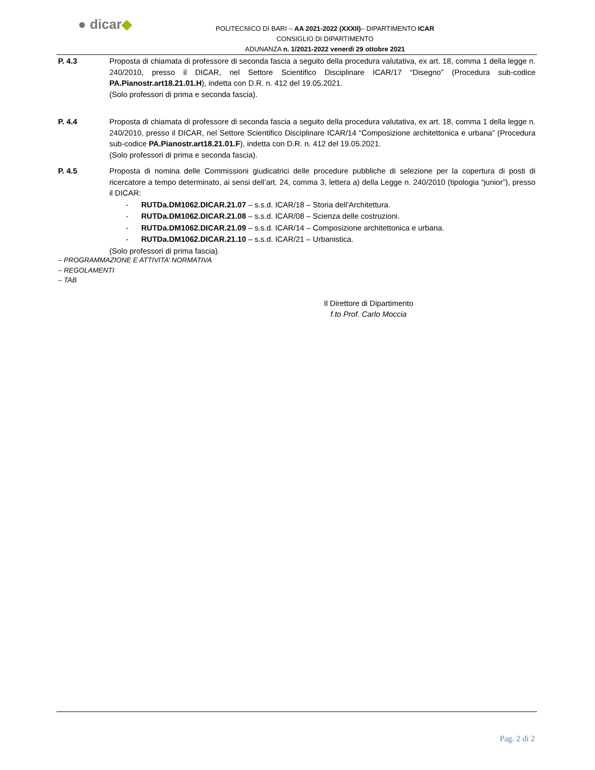● dicar◆
POLITECNICO DI BARI – AA 2021-2022 (XXXII)– DIPARTIMENTO ICAR
CONSIGLIO DI DIPARTIMENTO
ADUNANZA n. 1/2021-2022 venerdì 29 ottobre 2021
P. 4.3 Proposta di chiamata di professore di seconda fascia a seguito della procedura valutativa, ex art. 18, comma 1 della legge n. 240/2010, presso il DICAR, nel Settore Scientifico Disciplinare ICAR/17 “Disegno” (Procedura sub-codice PA.Pianostr.art18.21.01.H), indetta con D.R. n. 412 del 19.05.2021.
(Solo professori di prima e seconda fascia).
P. 4.4 Proposta di chiamata di professore di seconda fascia a seguito della procedura valutativa, ex art. 18, comma 1 della legge n. 240/2010, presso il DICAR, nel Settore Scientifico Disciplinare ICAR/14 “Composizione architettonica e urbana” (Procedura sub-codice PA.Pianostr.art18.21.01.F), indetta con D.R. n. 412 del 19.05.2021.
(Solo professori di prima e seconda fascia).
P. 4.5 Proposta di nomina delle Commissioni giudicatrici delle procedure pubbliche di selezione per la copertura di posti di ricercatore a tempo determinato, ai sensi dell’art. 24, comma 3, lettera a) della Legge n. 240/2010 (tipologia “junior”), presso il DICAR:
- RUTDa.DM1062.DICAR.21.07 – s.s.d. ICAR/18 – Storia dell’Architettura.
- RUTDa.DM1062.DICAR.21.08 – s.s.d. ICAR/08 – Scienza delle costruzioni.
- RUTDa.DM1062.DICAR.21.09 – s.s.d. ICAR/14 – Composizione architettonica e urbana.
- RUTDa.DM1062.DICAR.21.10 – s.s.d. ICAR/21 – Urbanistica.
(Solo professori di prima fascia).
– PROGRAMMAZIONE E ATTIVITA’ NORMATIVA
– REGOLAMENTI
– TAB
Il Direttore di Dipartimento
f.to Prof. Carlo Moccia
Pag. 2 di 2